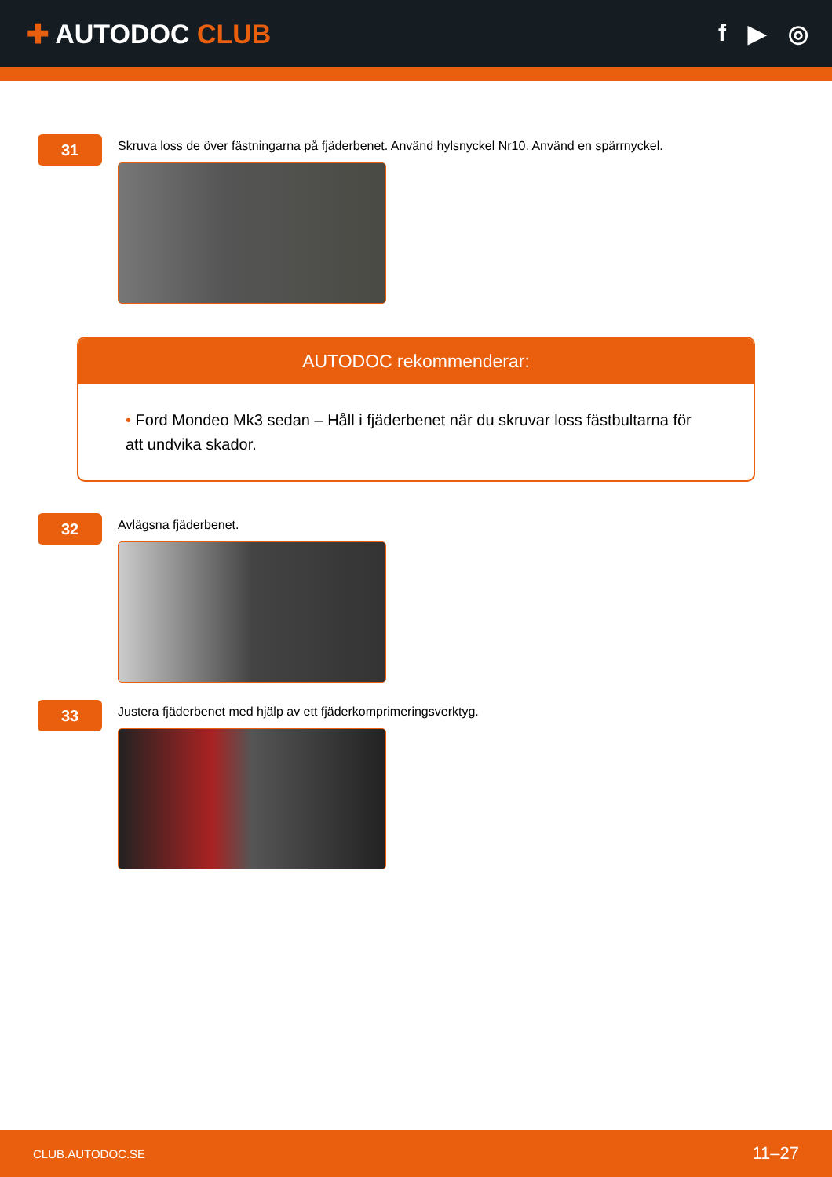✚ AUTODOC CLUB f ▶ ◎
31
Skruva loss de över fästningarna på fjäderbenet. Använd hylsnyckel Nr10. Använd en spärrnyckel.
AUTODOC rekommenderar:
• Ford Mondeo Mk3 sedan – Håll i fjäderbenet när du skruvar loss fästbultarna för att undvika skador.
32
Avlägsna fjäderbenet.
33
Justera fjäderbenet med hjälp av ett fjäderkomprimeringsverktyg.
CLUB.AUTODOC.SE 11–27